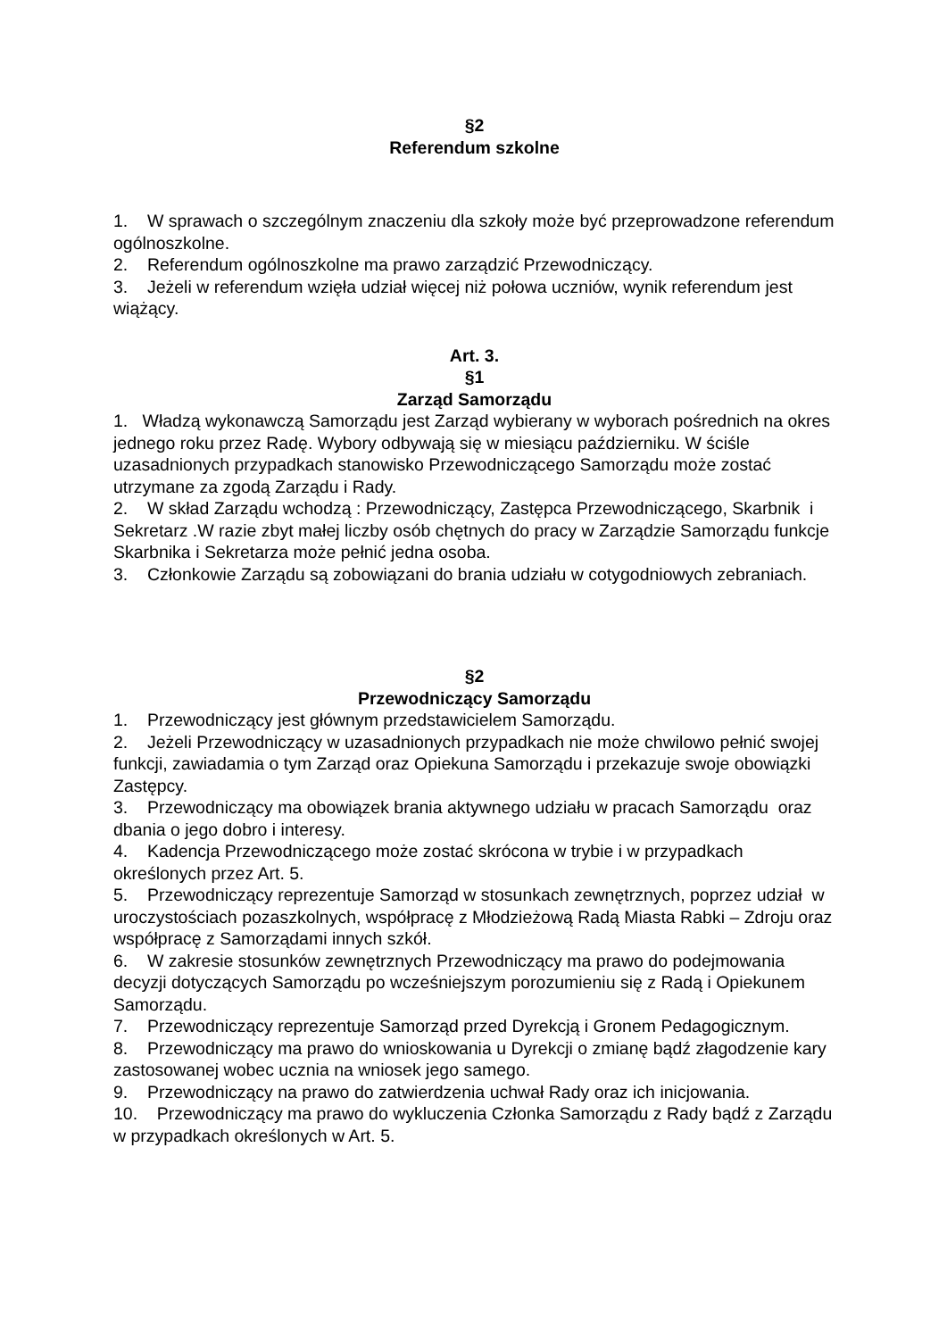§2
Referendum szkolne
1. W sprawach o szczególnym znaczeniu dla szkoły może być przeprowadzone referendum ogólnoszkolne.
2. Referendum ogólnoszkolne ma prawo zarządzić Przewodniczący.
3. Jeżeli w referendum wzięła udział więcej niż połowa uczniów, wynik referendum jest wiążący.
Art. 3.
§1
Zarząd Samorządu
1. Władzą wykonawczą Samorządu jest Zarząd wybierany w wyborach pośrednich na okres jednego roku przez Radę. Wybory odbywają się w miesiącu październiku. W ściśle uzasadnionych przypadkach stanowisko Przewodniczącego Samorządu może zostać utrzymane za zgodą Zarządu i Rady.
2. W skład Zarządu wchodzą : Przewodniczący, Zastępca Przewodniczącego, Skarbnik i Sekretarz .W razie zbyt małej liczby osób chętnych do pracy w Zarządzie Samorządu funkcje Skarbnika i Sekretarza może pełnić jedna osoba.
3. Członkowie Zarządu są zobowiązani do brania udziału w cotygodniowych zebraniach.
§2
Przewodniczący Samorządu
1. Przewodniczący jest głównym przedstawicielem Samorządu.
2. Jeżeli Przewodniczący w uzasadnionych przypadkach nie może chwilowo pełnić swojej funkcji, zawiadamia o tym Zarząd oraz Opiekuna Samorządu i przekazuje swoje obowiązki Zastępcy.
3. Przewodniczący ma obowiązek brania aktywnego udziału w pracach Samorządu oraz dbania o jego dobro i interesy.
4. Kadencja Przewodniczącego może zostać skrócona w trybie i w przypadkach określonych przez Art. 5.
5. Przewodniczący reprezentuje Samorząd w stosunkach zewnętrznych, poprzez udział w uroczystościach pozaszkolnych, współpracę z Młodzieżową Radą Miasta Rabki – Zdroju oraz współpracę z Samorządami innych szkół.
6. W zakresie stosunków zewnętrznych Przewodniczący ma prawo do podejmowania decyzji dotyczących Samorządu po wcześniejszym porozumieniu się z Radą i Opiekunem Samorządu.
7. Przewodniczący reprezentuje Samorząd przed Dyrekcją i Gronem Pedagogicznym.
8. Przewodniczący ma prawo do wnioskowania u Dyrekcji o zmianę bądź złagodzenie kary zastosowanej wobec ucznia na wniosek jego samego.
9. Przewodniczący na prawo do zatwierdzenia uchwał Rady oraz ich inicjowania.
10. Przewodniczący ma prawo do wykluczenia Członka Samorządu z Rady bądź z Zarządu w przypadkach określonych w Art. 5.